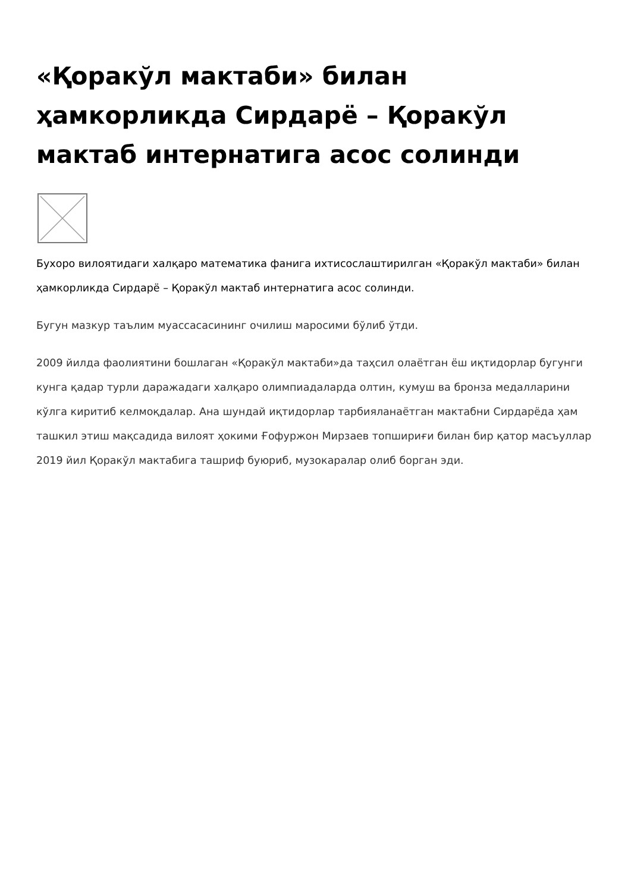«Қоракўл мактаби» билан ҳамкорликда Сирдарё – Қоракўл мактаб интернатига асос солинди
Бухоро вилоятидаги халқаро математика фанига ихтисослаштирилган «Қоракўл мактаби» билан ҳамкорликда Сирдарё – Қоракўл мактаб интернатига асос солинди.
Бугун мазкур таълим муассасасининг очилиш маросими бўлиб ўтди.
2009 йилда фаолиятини бошлаган «Қоракўл мактаби»да таҳсил олаётган ёш иқтидорлар бугунги кунга қадар турли даражадаги халқаро олимпиадаларда олтин, кумуш ва бронза медалларини кўлга киритиб келмоқдалар. Ана шундай иқтидорлар тарбияланаётган мактабни Сирдарёда ҳам ташкил этиш мақсадида вилоят ҳокими Ғофуржон Мирзаев топшириғи билан бир қатор масъуллар 2019 йил Қоракўл мактабига ташриф буюриб, музокаралар олиб борган эди.